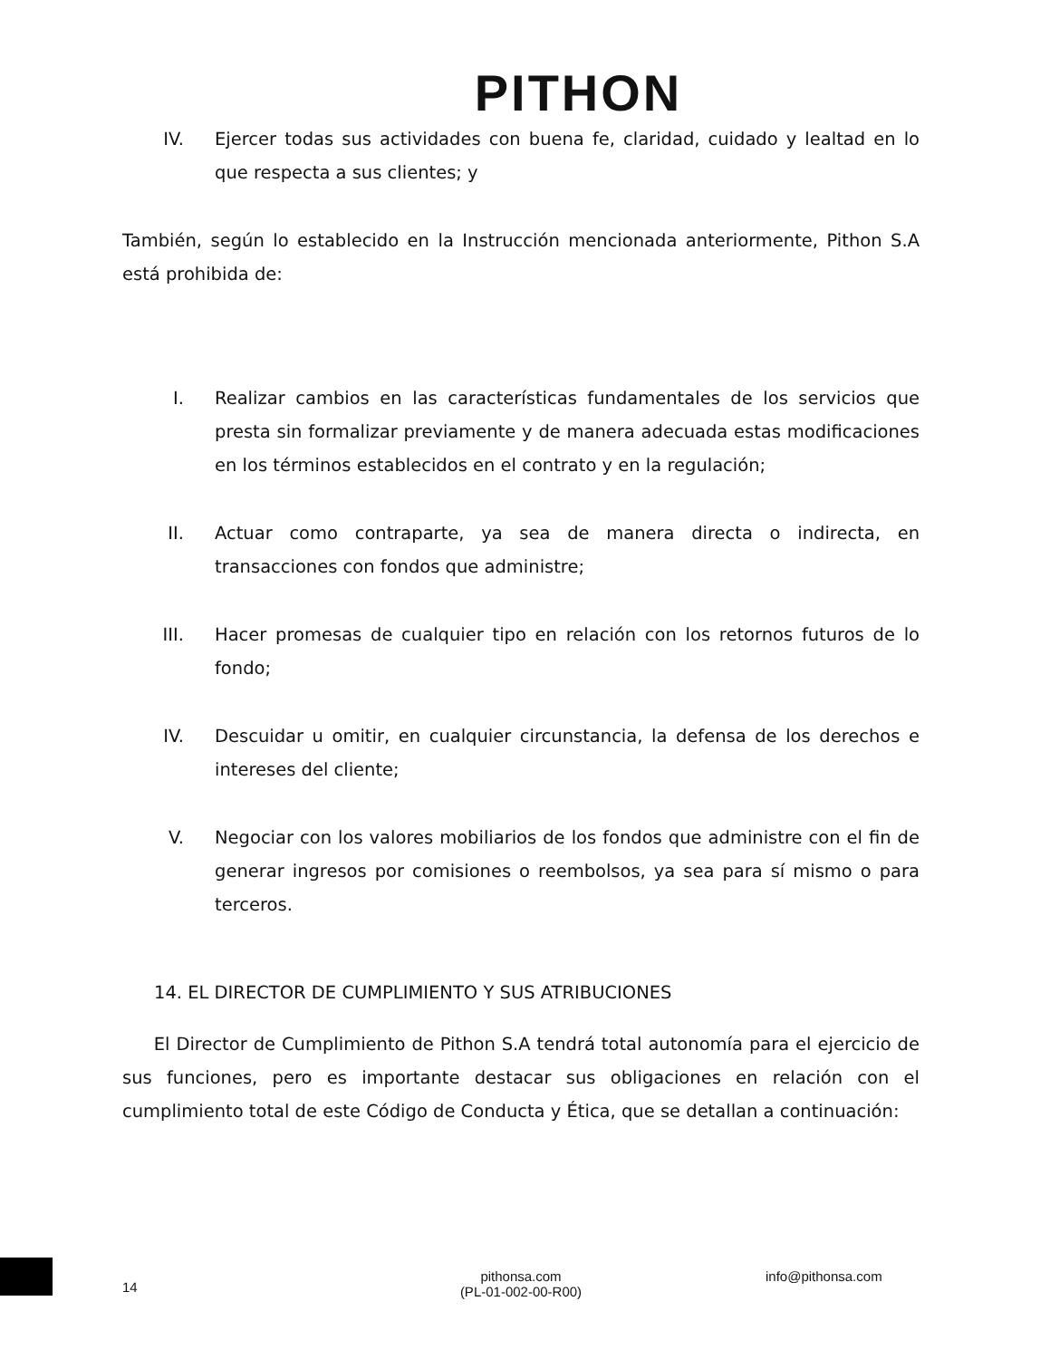PITHON
IV. Ejercer todas sus actividades con buena fe, claridad, cuidado y lealtad en lo que respecta a sus clientes; y
También, según lo establecido en la Instrucción mencionada anteriormente, Pithon S.A está prohibida de:
I. Realizar cambios en las características fundamentales de los servicios que presta sin formalizar previamente y de manera adecuada estas modificaciones en los términos establecidos en el contrato y en la regulación;
II. Actuar como contraparte, ya sea de manera directa o indirecta, en transacciones con fondos que administre;
III. Hacer promesas de cualquier tipo en relación con los retornos futuros de lo fondo;
IV. Descuidar u omitir, en cualquier circunstancia, la defensa de los derechos e intereses del cliente;
V. Negociar con los valores mobiliarios de los fondos que administre con el fin de generar ingresos por comisiones o reembolsos, ya sea para sí mismo o para terceros.
14. EL DIRECTOR DE CUMPLIMIENTO Y SUS ATRIBUCIONES
El Director de Cumplimiento de Pithon S.A tendrá total autonomía para el ejercicio de sus funciones, pero es importante destacar sus obligaciones en relación con el cumplimiento total de este Código de Conducta y Ética, que se detallan a continuación:
14
pithonsa.com
(PL-01-002-00-R00)
info@pithonsa.com